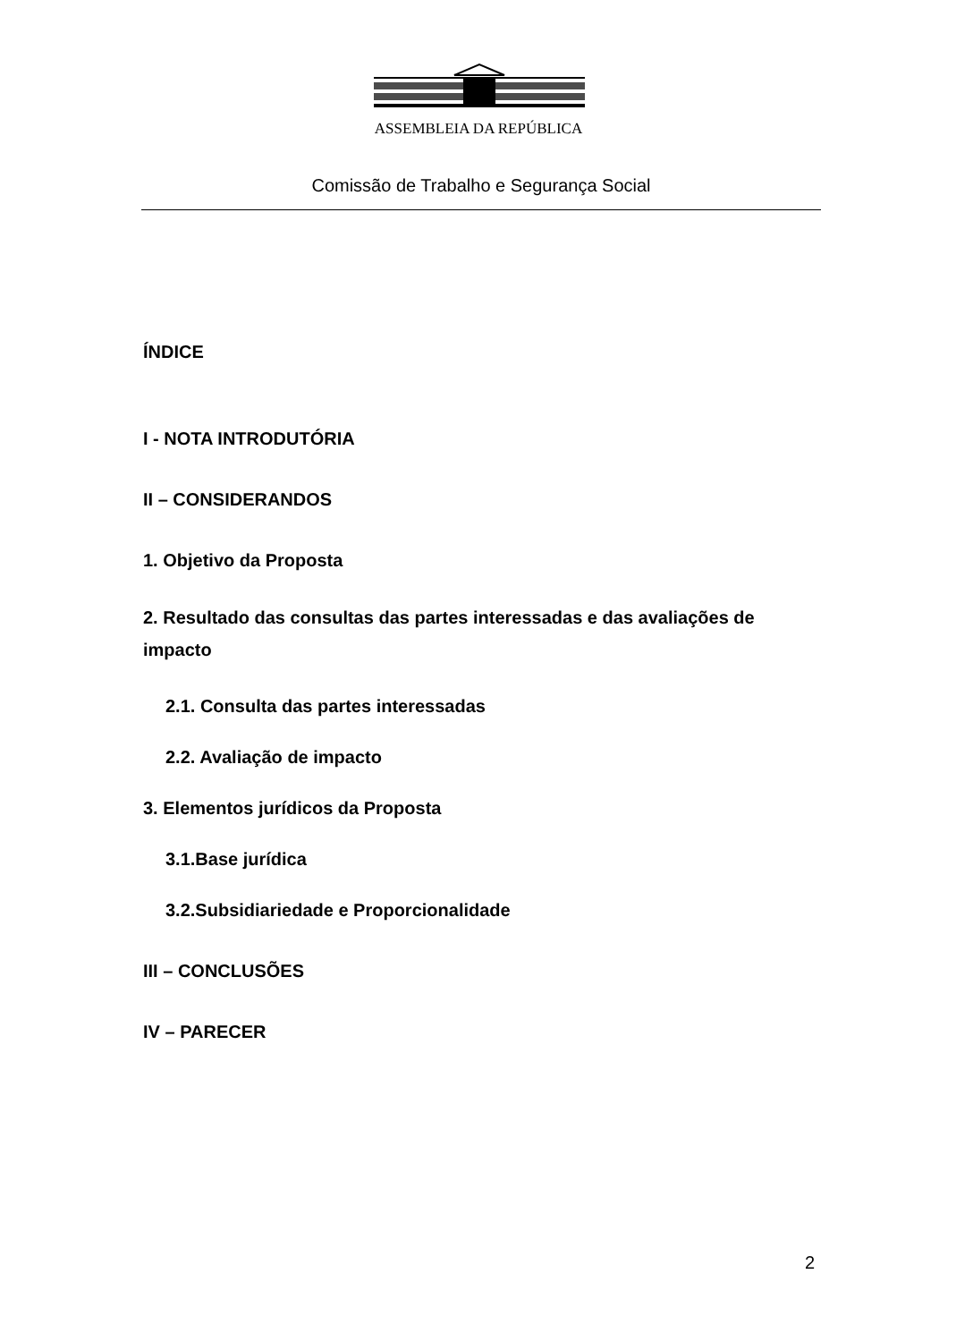ASSEMBLEIA DA REPÚBLICA
Comissão de Trabalho e Segurança Social
ÍNDICE
I - NOTA INTRODUTÓRIA
II – CONSIDERANDOS
1. Objetivo da Proposta
2. Resultado das consultas das partes interessadas e das avaliações de impacto
2.1. Consulta das partes interessadas
2.2. Avaliação de impacto
3. Elementos jurídicos da Proposta
3.1.Base jurídica
3.2.Subsidiariedade e Proporcionalidade
III – CONCLUSÕES
IV – PARECER
2